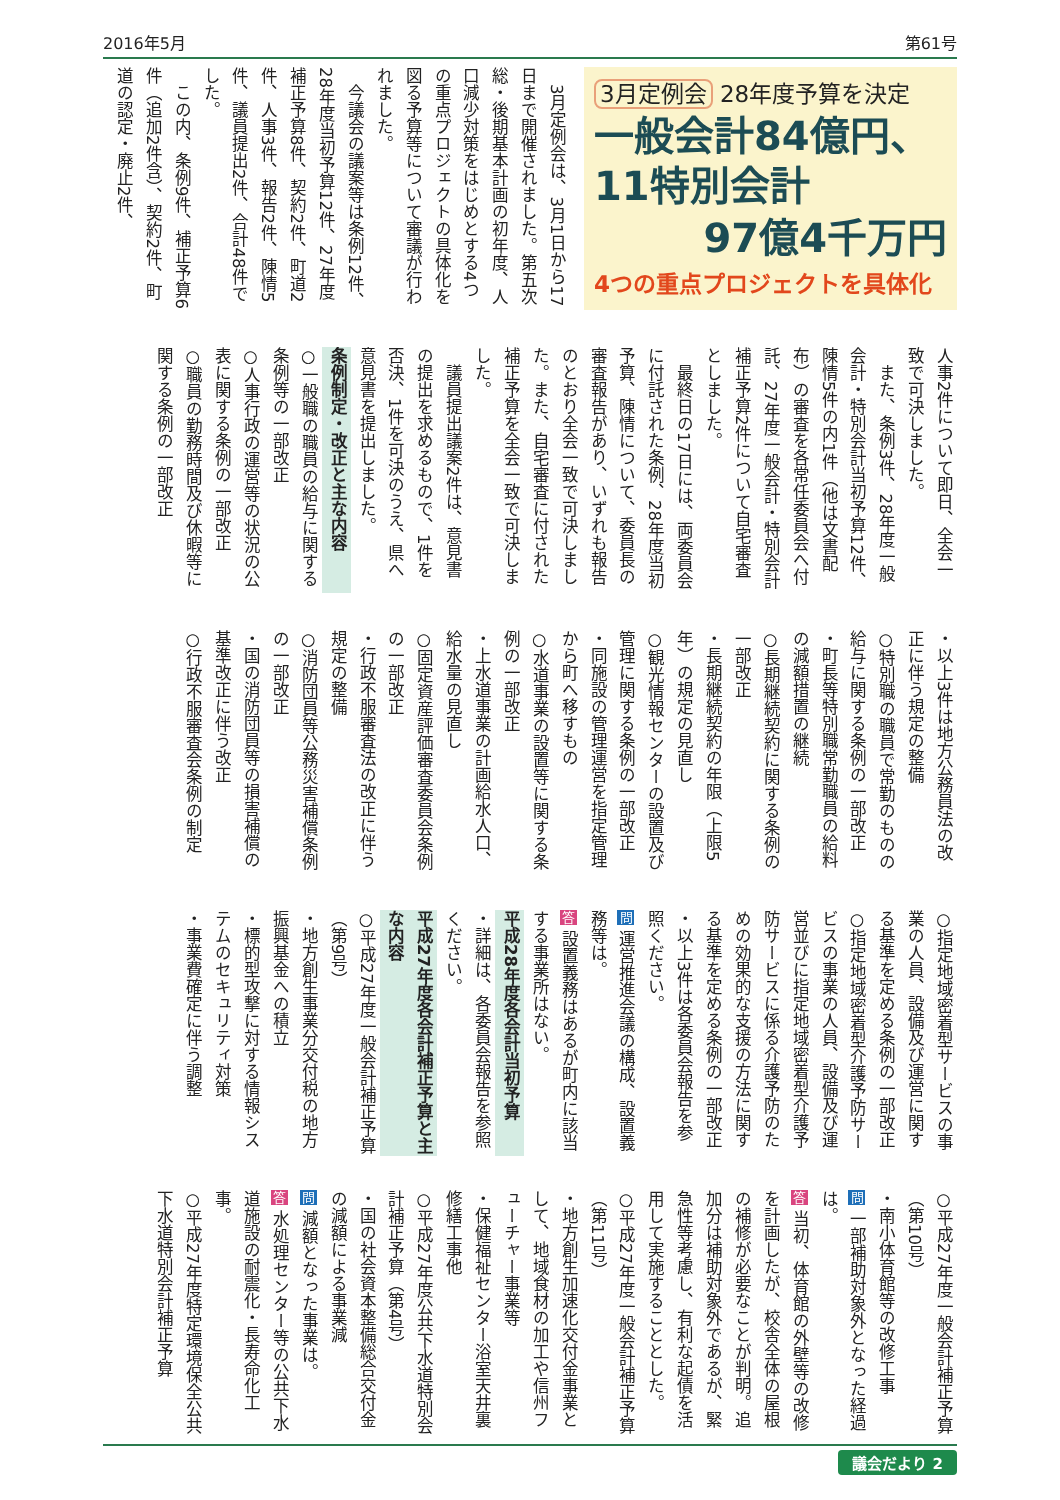2016年5月 第61号
3月定例会 28年度予算を決定
一般会計84億円、
11特別会計
97億4千万円
4つの重点プロジェクトを具体化
3月定例会は、3月1日から17日まで開催されました。第五次総・後期基本計画の初年度、人口減少対策をはじめとする4つの重点プロジェクトの具体化を図る予算等について審議が行われました。
今議会の議案等は条例12件、28年度当初予算12件、27年度補正予算8件、契約2件、町道2件、人事3件、報告2件、陳情5件、議員提出2件、合計48件でした。
この内、条例9件、補正予算6件（追加2件含）、契約2件、町道の認定・廃止2件、
人事2件について即日、全会一致で可決しました。
また、条例3件、28年度一般会計・特別会計当初予算12件、陳情5件の内1件（他は文書配布）の審査を各常任委員会へ付託、27年度一般会計・特別会計補正予算2件について自宅審査としました。
最終日の17日には、両委員会に付託された条例、28年度当初予算、陳情について、委員長の審査報告があり、いずれも報告のとおり全会一致で可決しました。また、自宅審査に付された補正予算を全会一致で可決しました。
議員提出議案2件は、意見書の提出を求めるもので、1件を否決、1件を可決のうえ、県へ意見書を提出しました。
条例制定・改正と主な内容
○一般職の職員の給与に関する条例等の一部改正
○人事行政の運営等の状況の公表に関する条例の一部改正
○職員の勤務時間及び休暇等に関する条例の一部改正
・以上3件は地方公務員法の改正に伴う規定の整備
○特別職の職員で常勤のものの給与に関する条例の一部改正
・町長等特別職常勤職員の給料の減額措置の継続
○長期継続契約に関する条例の一部改正
・長期継続契約の年限（上限5年）の規定の見直し
○観光情報センターの設置及び管理に関する条例の一部改正
・同施設の管理運営を指定管理から町へ移すもの
○水道事業の設置等に関する条例の一部改正
・上水道事業の計画給水人口、給水量の見直し
○固定資産評価審査委員会条例の一部改正
・行政不服審査法の改正に伴う規定の整備
○消防団員等公務災害補償条例の一部改正
・国の消防団員等の損害補償の基準改正に伴う改正
○行政不服審査会条例の制定
○指定地域密着型サービスの事業の人員、設備及び運営に関する基準を定める条例の一部改正
○指定地域密着型介護予防サービスの事業の人員、設備及び運営並びに指定地域密着型介護予防サービスに係る介護予防のための効果的な支援の方法に関する基準を定める条例の一部改正
・以上3件は各委員会報告を参照ください。
問 運営推進会議の構成、設置義務等は。
答 設置義務はあるが町内に該当する事業所はない。
平成28年度各会計当初予算
・詳細は、各委員会報告を参照ください。
平成27年度各会計補正予算と主な内容
○平成27年度一般会計補正予算（第9号）
・地方創生事業分交付税の地方振興基金への積立
・標的型攻撃に対する情報システムのセキュリティ対策
・事業費確定に伴う調整
○平成27年度一般会計補正予算（第10号）
・南小体育館等の改修工事
問 一部補助対象外となった経過は。
答 当初、体育館の外壁等の改修を計画したが、校舎全体の屋根の補修が必要なことが判明。追加分は補助対象外であるが、緊急性等考慮し、有利な起債を活用して実施することとした。
○平成27年度一般会計補正予算（第11号）
・地方創生加速化交付金事業として、地域食材の加工や信州フューチャー事業等
・保健福祉センター浴室天井裏修繕工事他
○平成27年度公共下水道特別会計補正予算（第4号）
・国の社会資本整備総合交付金の減額による事業減
問 減額となった事業は。
答 水処理センター等の公共下水道施設の耐震化・長寿命化工事。
○平成27年度特定環境保全公共下水道特別会計補正予算
議会だより 2